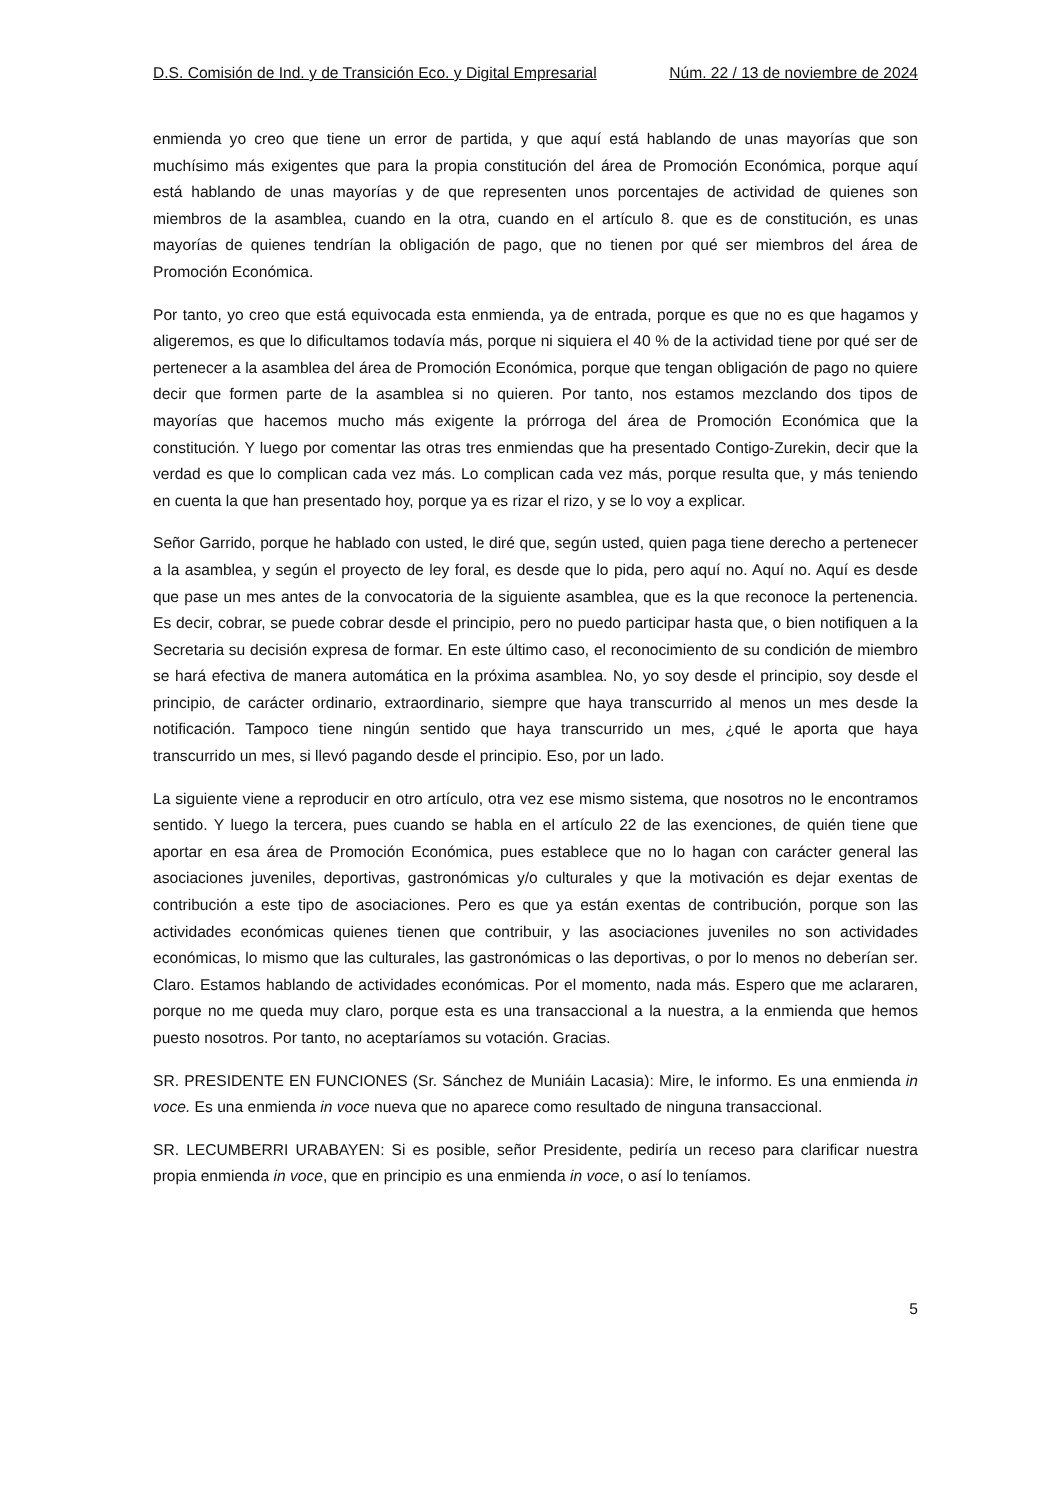D.S. Comisión de Ind. y de Transición Eco. y Digital Empresarial Núm. 22 / 13 de noviembre de 2024
enmienda yo creo que tiene un error de partida, y que aquí está hablando de unas mayorías que son muchísimo más exigentes que para la propia constitución del área de Promoción Económica, porque aquí está hablando de unas mayorías y de que representen unos porcentajes de actividad de quienes son miembros de la asamblea, cuando en la otra, cuando en el artículo 8. que es de constitución, es unas mayorías de quienes tendrían la obligación de pago, que no tienen por qué ser miembros del área de Promoción Económica.
Por tanto, yo creo que está equivocada esta enmienda, ya de entrada, porque es que no es que hagamos y aligeremos, es que lo dificultamos todavía más, porque ni siquiera el 40 % de la actividad tiene por qué ser de pertenecer a la asamblea del área de Promoción Económica, porque que tengan obligación de pago no quiere decir que formen parte de la asamblea si no quieren. Por tanto, nos estamos mezclando dos tipos de mayorías que hacemos mucho más exigente la prórroga del área de Promoción Económica que la constitución. Y luego por comentar las otras tres enmiendas que ha presentado Contigo-Zurekin, decir que la verdad es que lo complican cada vez más. Lo complican cada vez más, porque resulta que, y más teniendo en cuenta la que han presentado hoy, porque ya es rizar el rizo, y se lo voy a explicar.
Señor Garrido, porque he hablado con usted, le diré que, según usted, quien paga tiene derecho a pertenecer a la asamblea, y según el proyecto de ley foral, es desde que lo pida, pero aquí no. Aquí no. Aquí es desde que pase un mes antes de la convocatoria de la siguiente asamblea, que es la que reconoce la pertenencia. Es decir, cobrar, se puede cobrar desde el principio, pero no puedo participar hasta que, o bien notifiquen a la Secretaria su decisión expresa de formar. En este último caso, el reconocimiento de su condición de miembro se hará efectiva de manera automática en la próxima asamblea. No, yo soy desde el principio, soy desde el principio, de carácter ordinario, extraordinario, siempre que haya transcurrido al menos un mes desde la notificación. Tampoco tiene ningún sentido que haya transcurrido un mes, ¿qué le aporta que haya transcurrido un mes, si llevó pagando desde el principio. Eso, por un lado.
La siguiente viene a reproducir en otro artículo, otra vez ese mismo sistema, que nosotros no le encontramos sentido. Y luego la tercera, pues cuando se habla en el artículo 22 de las exenciones, de quién tiene que aportar en esa área de Promoción Económica, pues establece que no lo hagan con carácter general las asociaciones juveniles, deportivas, gastronómicas y/o culturales y que la motivación es dejar exentas de contribución a este tipo de asociaciones. Pero es que ya están exentas de contribución, porque son las actividades económicas quienes tienen que contribuir, y las asociaciones juveniles no son actividades económicas, lo mismo que las culturales, las gastronómicas o las deportivas, o por lo menos no deberían ser. Claro. Estamos hablando de actividades económicas. Por el momento, nada más. Espero que me aclararen, porque no me queda muy claro, porque esta es una transaccional a la nuestra, a la enmienda que hemos puesto nosotros. Por tanto, no aceptaríamos su votación. Gracias.
SR. PRESIDENTE EN FUNCIONES (Sr. Sánchez de Muniáin Lacasia): Mire, le informo. Es una enmienda in voce. Es una enmienda in voce nueva que no aparece como resultado de ninguna transaccional.
SR. LECUMBERRI URABAYEN: Si es posible, señor Presidente, pediría un receso para clarificar nuestra propia enmienda in voce, que en principio es una enmienda in voce, o así lo teníamos.
5